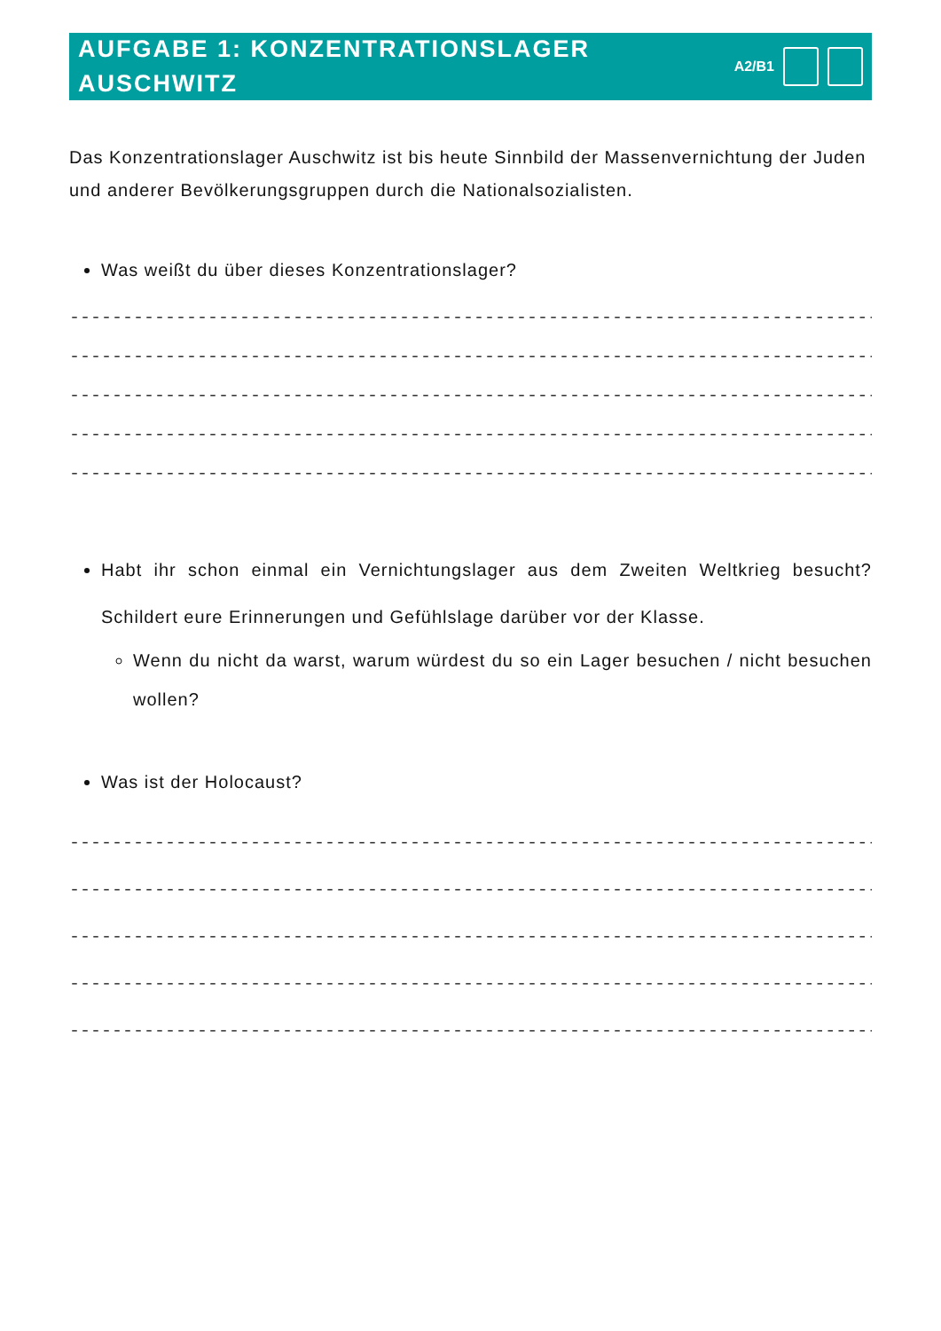AUFGABE 1: KONZENTRATIONSLAGER
AUSCHWITZ
A2/B1
Das Konzentrationslager Auschwitz ist bis heute Sinnbild der Massenvernichtung der Juden und anderer Bevölkerungsgruppen durch die Nationalsozialisten.
Was weißt du über dieses Konzentrationslager?
------------------------------------------------------------------------------------
------------------------------------------------------------------------------------
------------------------------------------------------------------------------------
------------------------------------------------------------------------------------
------------------------------------------------------------------------------------
Habt ihr schon einmal ein Vernichtungslager aus dem Zweiten Weltkrieg besucht? Schildert eure Erinnerungen und Gefühlslage darüber vor der Klasse.
Wenn du nicht da warst, warum würdest du so ein Lager besuchen / nicht besuchen wollen?
Was ist der Holocaust?
------------------------------------------------------------------------------------
------------------------------------------------------------------------------------
------------------------------------------------------------------------------------
------------------------------------------------------------------------------------
------------------------------------------------------------------------------------